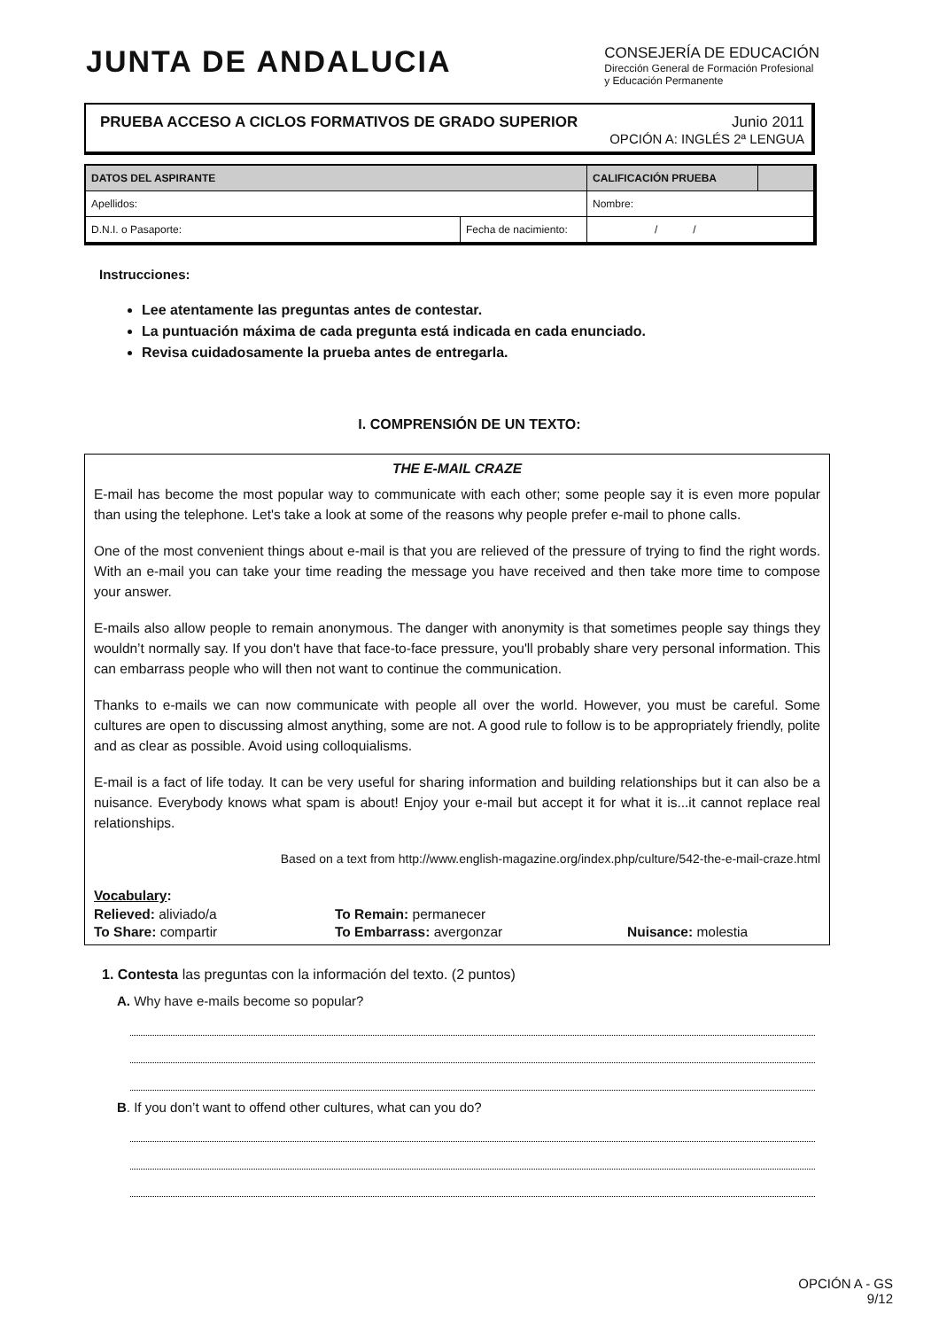JUNTA DE ANDALUCIA
CONSEJERÍA DE EDUCACIÓN
Dirección General de Formación Profesional
y Educación Permanente
PRUEBA ACCESO A CICLOS FORMATIVOS DE GRADO SUPERIOR Junio 2011
OPCIÓN A: INGLÉS 2ª LENGUA
| DATOS DEL ASPIRANTE | | CALIFICACIÓN PRUEBA | |
| --- | --- | --- | --- |
| Apellidos: | | Nombre: | |
| D.N.I. o Pasaporte: | Fecha de nacimiento: | / / | |
Instrucciones:
Lee atentamente las preguntas antes de contestar.
La puntuación máxima de cada pregunta está indicada en cada enunciado.
Revisa cuidadosamente la prueba antes de entregarla.
I. COMPRENSIÓN DE UN TEXTO:
THE E-MAIL CRAZE
E-mail has become the most popular way to communicate with each other; some people say it is even more popular than using the telephone. Let's take a look at some of the reasons why people prefer e-mail to phone calls.
One of the most convenient things about e-mail is that you are relieved of the pressure of trying to find the right words. With an e-mail you can take your time reading the message you have received and then take more time to compose your answer.
E-mails also allow people to remain anonymous. The danger with anonymity is that sometimes people say things they wouldn’t normally say. If you don't have that face-to-face pressure, you'll probably share very personal information. This can embarrass people who will then not want to continue the communication.
Thanks to e-mails we can now communicate with people all over the world. However, you must be careful. Some cultures are open to discussing almost anything, some are not. A good rule to follow is to be appropriately friendly, polite and as clear as possible. Avoid using colloquialisms.
E-mail is a fact of life today. It can be very useful for sharing information and building relationships but it can also be a nuisance. Everybody knows what spam is about! Enjoy your e-mail but accept it for what it is...it cannot replace real relationships.
Based on a text from http://www.english-magazine.org/index.php/culture/542-the-e-mail-craze.html
Vocabulary:
Relieved: aliviado/a To Remain: permanecer To Share: compartir To Embarrass: avergonzar Nuisance: molestia
1. Contesta las preguntas con la información del texto. (2 puntos)
A. Why have e-mails become so popular?
B. If you don’t want to offend other cultures, what can you do?
OPCIÓN A - GS
9/12